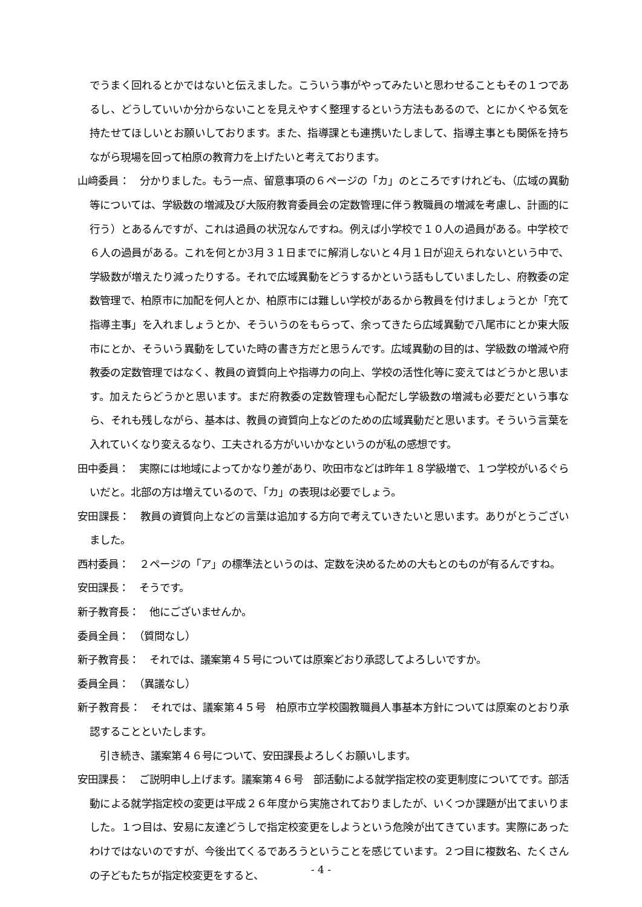でうまく回れるとかではないと伝えました。こういう事がやってみたいと思わせることもその１つであるし、どうしていいか分からないことを見えやすく整理するという方法もあるので、とにかくやる気を持たせてほしいとお願いしております。また、指導課とも連携いたしまして、指導主事とも関係を持ちながら現場を回って柏原の教育力を上げたいと考えております。
山﨑委員：　分かりました。もう一点、留意事項の６ページの「カ」のところですけれども、（広域の異動等については、学級数の増減及び大阪府教育委員会の定数管理に伴う教職員の増減を考慮し、計画的に行う）とあるんですが、これは過員の状況なんですね。例えば小学校で１０人の過員がある。中学校で６人の過員がある。これを何とか3月３１日までに解消しないと４月１日が迎えられないという中で、学級数が増えたり減ったりする。それで広域異動をどうするかという話もしていましたし、府教委の定数管理で、柏原市に加配を何人とか、柏原市には難しい学校があるから教員を付けましょうとか「充て指導主事」を入れましょうとか、そういうのをもらって、余ってきたら広域異動で八尾市にとか東大阪市にとか、そういう異動をしていた時の書き方だと思うんです。広域異動の目的は、学級数の増減や府教委の定数管理ではなく、教員の資質向上や指導力の向上、学校の活性化等に変えてはどうかと思います。加えたらどうかと思います。まだ府教委の定数管理も心配だし学級数の増減も必要だという事なら、それも残しながら、基本は、教員の資質向上などのための広域異動だと思います。そういう言葉を入れていくなり変えるなり、工夫される方がいいかなというのが私の感想です。
田中委員：　実際には地域によってかなり差があり、吹田市などは昨年１８学級増で、１つ学校がいるぐらいだと。北部の方は増えているので、「カ」の表現は必要でしょう。
安田課長：　教員の資質向上などの言葉は追加する方向で考えていきたいと思います。ありがとうございました。
西村委員：　２ページの「ア」の標準法というのは、定数を決めるための大もとのものが有るんですね。
安田課長：　そうです。
新子教育長：　他にございませんか。
委員全員：　（質問なし）
新子教育長：　それでは、議案第４５号については原案どおり承認してよろしいですか。
委員全員：　（異議なし）
新子教育長：　それでは、議案第４５号　柏原市立学校園教職員人事基本方針については原案のとおり承認することといたします。
　引き続き、議案第４６号について、安田課長よろしくお願いします。
安田課長：　ご説明申し上げます。議案第４６号　部活動による就学指定校の変更制度についてです。部活動による就学指定校の変更は平成２６年度から実施されておりましたが、いくつか課題が出てまいりました。１つ目は、安易に友達どうしで指定校変更をしようという危険が出てきています。実際にあったわけではないのですが、今後出てくるであろうということを感じています。２つ目に複数名、たくさんの子どもたちが指定校変更をすると、
- 4 -